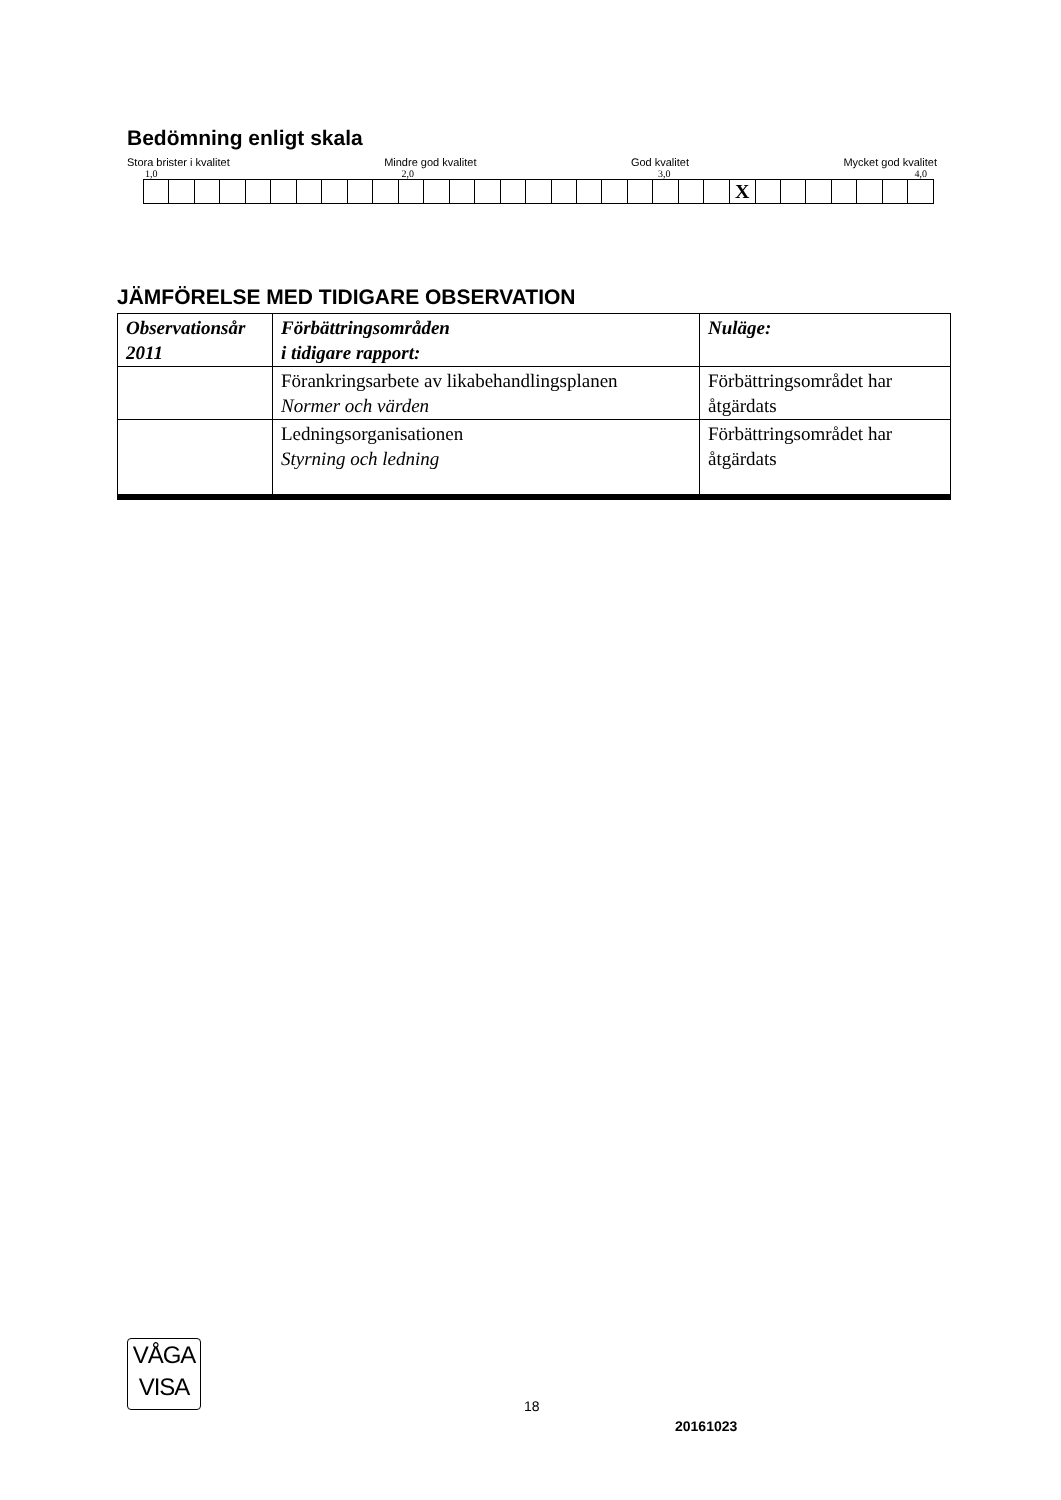Bedömning enligt skala
Stora brister i kvalitet Mindre god kvalitet God kvalitet Mycket god kvalitet
1,0 2,0 3,0 4,0
| | | | | | | | | | | | | | | | | | | | | | | | X | | | | | | | |
JÄMFÖRELSE MED TIDIGARE OBSERVATION
| Observationsår 2011 | Förbättringsområden i tidigare rapport: | Nuläge: |
| --- | --- | --- |
| | Förankringsarbete av likabehandlingsplanen Normer och värden | Förbättringsområdet har åtgärdats |
| | Ledningsorganisationen Styrning och ledning | Förbättringsområdet har åtgärdats |
VÅGA
VISA
18
20161023